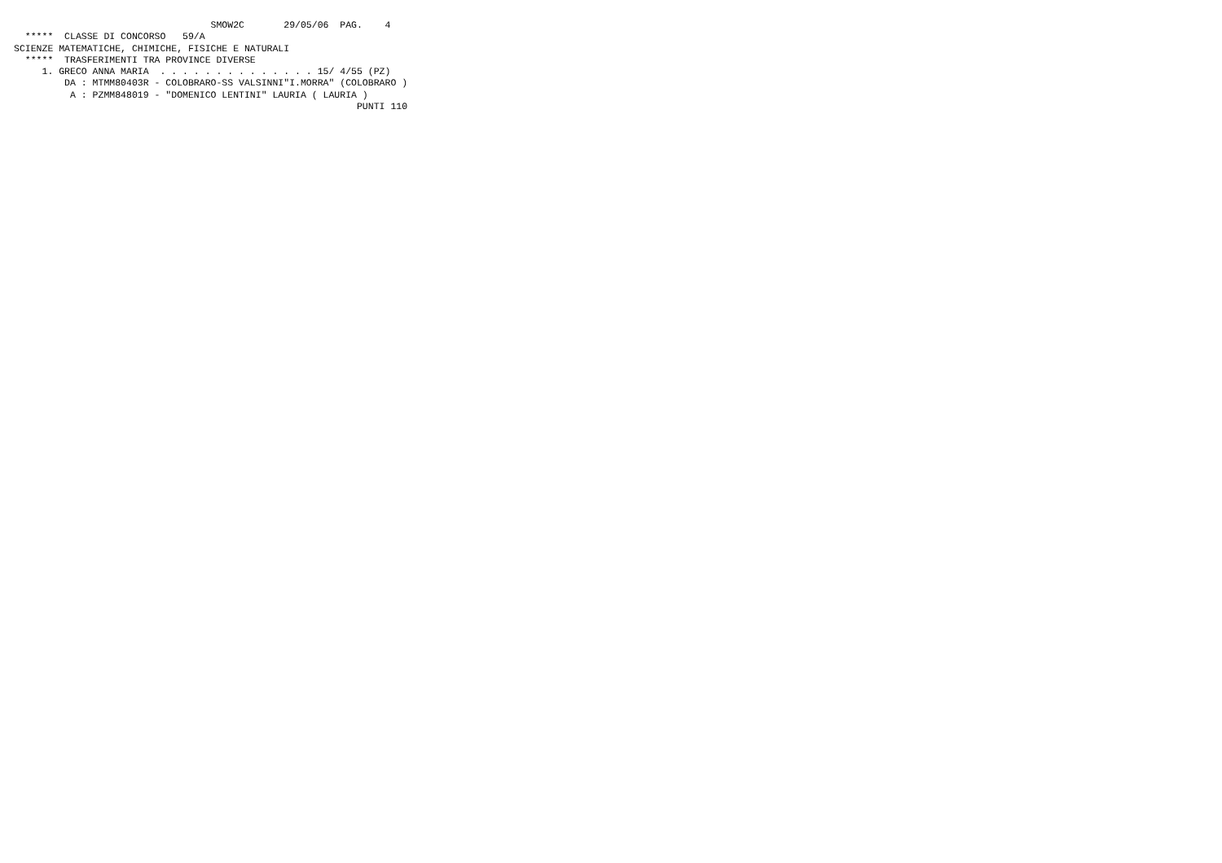SMOW2C       29/05/06  PAG.    4
  *****  CLASSE DI CONCORSO   59/A
SCIENZE MATEMATICHE, CHIMICHE, FISICHE E NATURALI
  *****  TRASFERIMENTI TRA PROVINCE DIVERSE
     1. GRECO ANNA MARIA  . . . . . . . . . . . . . . 15/ 4/55 (PZ)
         DA : MTMM80403R - COLOBRARO-SS VALSINNI"I.MORRA" (COLOBRARO )
          A : PZMM848019 - "DOMENICO LENTINI" LAURIA ( LAURIA )
                                                             PUNTI 110